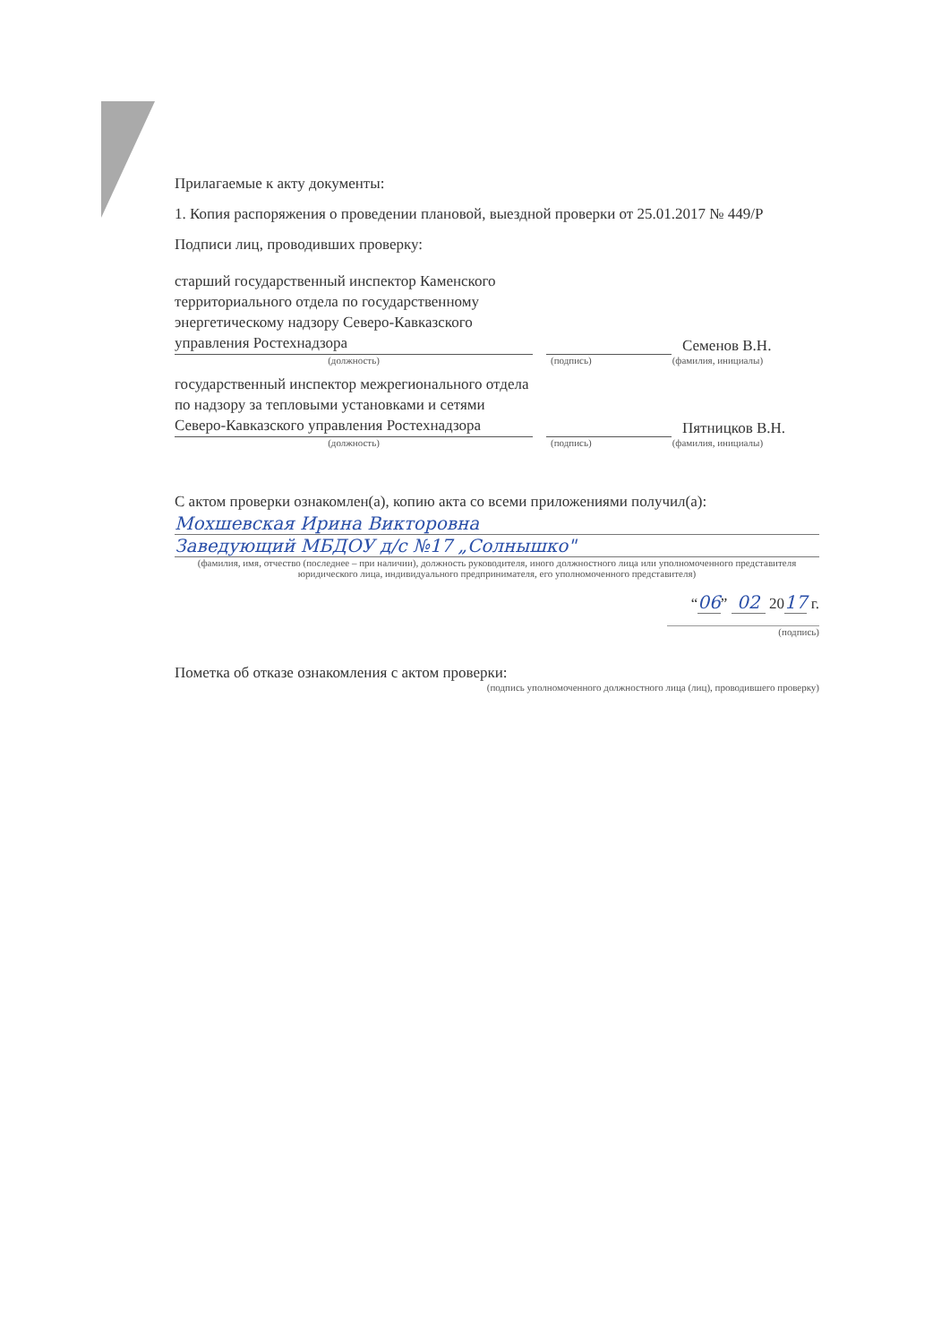Прилагаемые к акту документы:
1. Копия распоряжения о проведении плановой, выездной проверки от 25.01.2017 № 449/Р
Подписи лиц, проводивших проверку:
старший государственный инспектор Каменского территориального отдела по государственному энергетическому надзору Северо-Кавказского управления Ростехнадзора
Семенов В.Н.
(должность) (подпись) (фамилия, инициалы)
государственный инспектор межрегионального отдела по надзору за тепловыми установками и сетями Северо-Кавказского управления Ростехнадзора
Пятницков В.Н.
(должность) (подпись) (фамилия, инициалы)
С актом проверки ознакомлен(а), копию акта со всеми приложениями получил(а):
Мохшевская Ирина Викторовна
Заведующий МБДОУ д/с №17 „Солнышко"
(фамилия, имя, отчество (последнее – при наличии), должность руководителя, иного должностного лица или уполномоченного представителя юридического лица, индивидуального предпринимателя, его уполномоченного представителя)
“06” 02 2017 г.
(подпись)
Пометка об отказе ознакомления с актом проверки:
(подпись уполномоченного должностного лица (лиц), проводившего проверку)